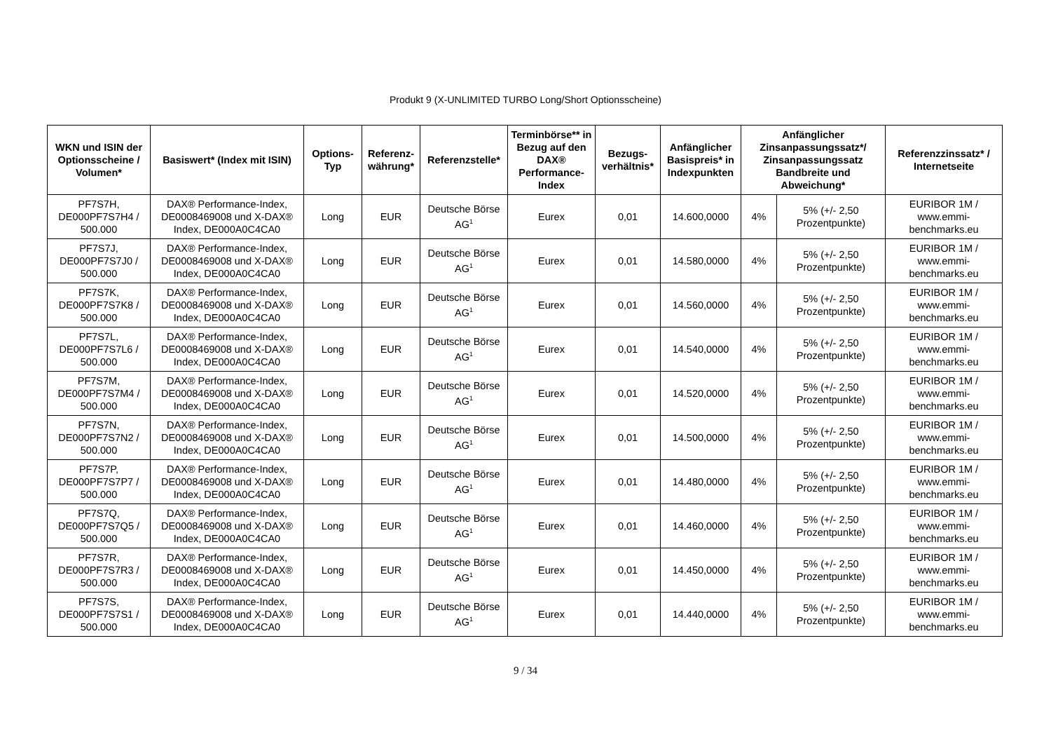Produkt 9 (X-UNLIMITED TURBO Long/Short Optionsscheine)
| WKN und ISIN der Optionsscheine / Volumen* | Basiswert* (Index mit ISIN) | Options-Typ | Referenz-währung* | Referenzstelle* | Terminbörse** in Bezug auf den DAX® Performance-Index | Bezugs-verhältnis* | Anfänglicher Basispreis* in Indexpunkten | Anfänglicher Zinsanpassungssatz*/ Zinsanpassungssatz Bandbreite und Abweichung* | | Referenzzinssatz* / Internetseite |
| --- | --- | --- | --- | --- | --- | --- | --- | --- | --- | --- |
| PF7S7H, DE000PF7S7H4 / 500.000 | DAX® Performance-Index, DE0008469008 und X-DAX® Index, DE000A0C4CA0 | Long | EUR | Deutsche Börse AG<sup>1</sup> | Eurex | 0,01 | 14.600,0000 | 4% | 5% (+/- 2,50 Prozentpunkte) | EURIBOR 1M / www.emmi-benchmarks.eu |
| PF7S7J, DE000PF7S7J0 / 500.000 | DAX® Performance-Index, DE0008469008 und X-DAX® Index, DE000A0C4CA0 | Long | EUR | Deutsche Börse AG<sup>1</sup> | Eurex | 0,01 | 14.580,0000 | 4% | 5% (+/- 2,50 Prozentpunkte) | EURIBOR 1M / www.emmi-benchmarks.eu |
| PF7S7K, DE000PF7S7K8 / 500.000 | DAX® Performance-Index, DE0008469008 und X-DAX® Index, DE000A0C4CA0 | Long | EUR | Deutsche Börse AG<sup>1</sup> | Eurex | 0,01 | 14.560,0000 | 4% | 5% (+/- 2,50 Prozentpunkte) | EURIBOR 1M / www.emmi-benchmarks.eu |
| PF7S7L, DE000PF7S7L6 / 500.000 | DAX® Performance-Index, DE0008469008 und X-DAX® Index, DE000A0C4CA0 | Long | EUR | Deutsche Börse AG<sup>1</sup> | Eurex | 0,01 | 14.540,0000 | 4% | 5% (+/- 2,50 Prozentpunkte) | EURIBOR 1M / www.emmi-benchmarks.eu |
| PF7S7M, DE000PF7S7M4 / 500.000 | DAX® Performance-Index, DE0008469008 und X-DAX® Index, DE000A0C4CA0 | Long | EUR | Deutsche Börse AG<sup>1</sup> | Eurex | 0,01 | 14.520,0000 | 4% | 5% (+/- 2,50 Prozentpunkte) | EURIBOR 1M / www.emmi-benchmarks.eu |
| PF7S7N, DE000PF7S7N2 / 500.000 | DAX® Performance-Index, DE0008469008 und X-DAX® Index, DE000A0C4CA0 | Long | EUR | Deutsche Börse AG<sup>1</sup> | Eurex | 0,01 | 14.500,0000 | 4% | 5% (+/- 2,50 Prozentpunkte) | EURIBOR 1M / www.emmi-benchmarks.eu |
| PF7S7P, DE000PF7S7P7 / 500.000 | DAX® Performance-Index, DE0008469008 und X-DAX® Index, DE000A0C4CA0 | Long | EUR | Deutsche Börse AG<sup>1</sup> | Eurex | 0,01 | 14.480,0000 | 4% | 5% (+/- 2,50 Prozentpunkte) | EURIBOR 1M / www.emmi-benchmarks.eu |
| PF7S7Q, DE000PF7S7Q5 / 500.000 | DAX® Performance-Index, DE0008469008 und X-DAX® Index, DE000A0C4CA0 | Long | EUR | Deutsche Börse AG<sup>1</sup> | Eurex | 0,01 | 14.460,0000 | 4% | 5% (+/- 2,50 Prozentpunkte) | EURIBOR 1M / www.emmi-benchmarks.eu |
| PF7S7R, DE000PF7S7R3 / 500.000 | DAX® Performance-Index, DE0008469008 und X-DAX® Index, DE000A0C4CA0 | Long | EUR | Deutsche Börse AG<sup>1</sup> | Eurex | 0,01 | 14.450,0000 | 4% | 5% (+/- 2,50 Prozentpunkte) | EURIBOR 1M / www.emmi-benchmarks.eu |
| PF7S7S, DE000PF7S7S1 / 500.000 | DAX® Performance-Index, DE0008469008 und X-DAX® Index, DE000A0C4CA0 | Long | EUR | Deutsche Börse AG<sup>1</sup> | Eurex | 0,01 | 14.440,0000 | 4% | 5% (+/- 2,50 Prozentpunkte) | EURIBOR 1M / www.emmi-benchmarks.eu |
9 / 34